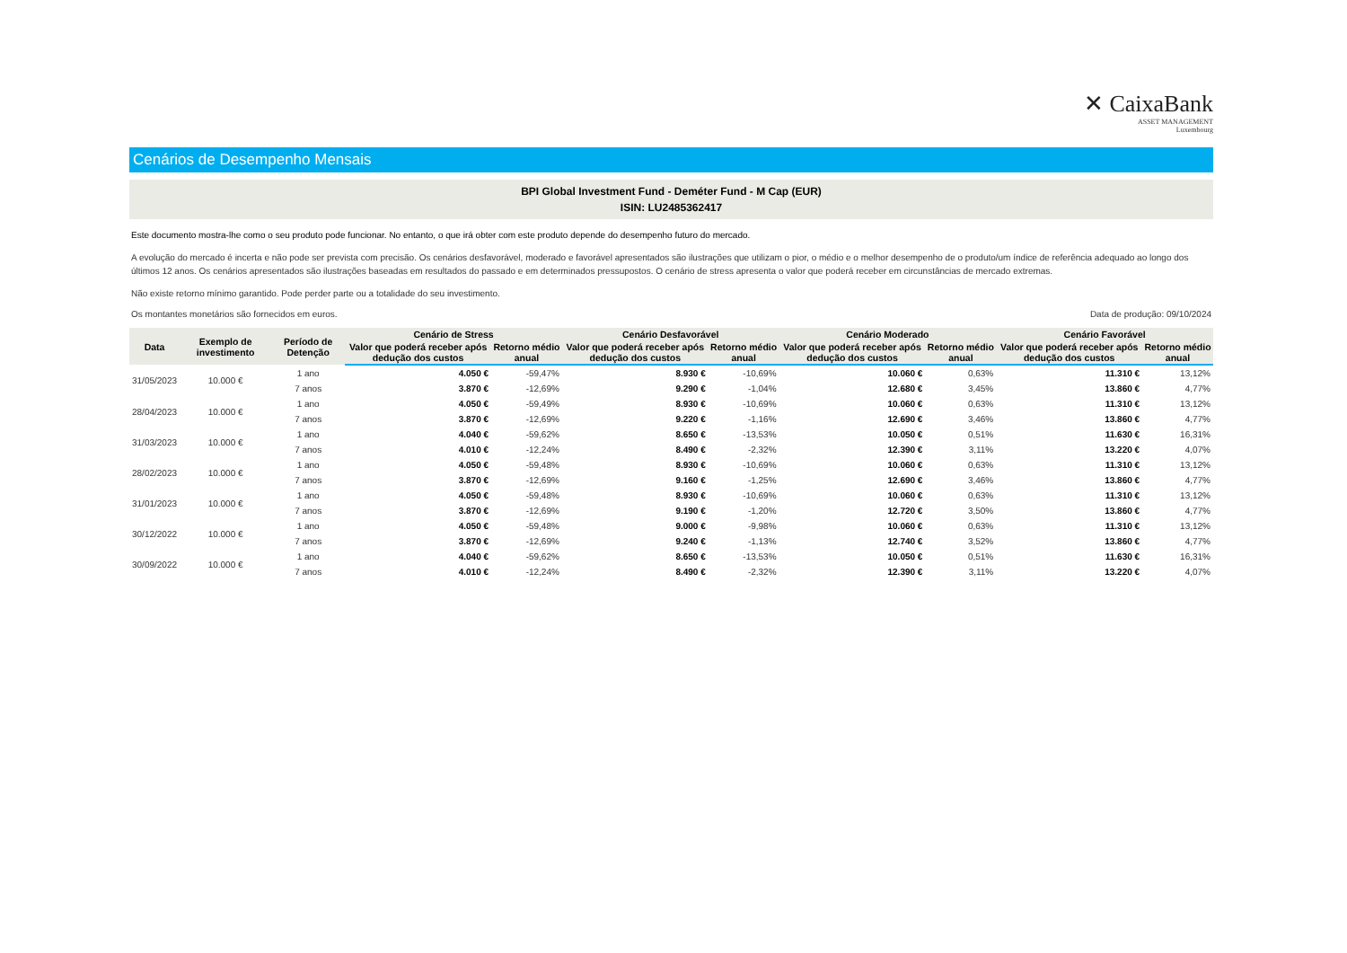✕ CaixaBank
ASSET MANAGEMENT
Luxembourg
Cenários de Desempenho Mensais
BPI Global Investment Fund - Deméter Fund - M Cap (EUR)
ISIN: LU2485362417
Este documento mostra-lhe como o seu produto pode funcionar. No entanto, o que irá obter com este produto depende do desempenho futuro do mercado.
A evolução do mercado é incerta e não pode ser prevista com precisão. Os cenários desfavorável, moderado e favorável apresentados são ilustrações que utilizam o pior, o médio e o melhor desempenho de o produto/um índice de referência adequado ao longo dos últimos 12 anos. Os cenários apresentados são ilustrações baseadas em resultados do passado e em determinados pressupostos. O cenário de stress apresenta o valor que poderá receber em circunstâncias de mercado extremas.
Não existe retorno mínimo garantido. Pode perder parte ou a totalidade do seu investimento.
Os montantes monetários são fornecidos em euros. Data de produção: 09/10/2024
| Data | Exemplo de investimento | Período de Detenção | Cenário de Stress | | Cenário Desfavorável | | Cenário Moderado | | Cenário Favorável | |
| --- | --- | --- | --- | --- | --- | --- | --- | --- | --- | --- |
| | | | Valor que poderá receber após dedução dos custos | Retorno médio anual | Valor que poderá receber após dedução dos custos | Retorno médio anual | Valor que poderá receber após dedução dos custos | Retorno médio anual | Valor que poderá receber após dedução dos custos | Retorno médio anual |
| 31/05/2023 | 10.000 € | 1 ano | 4.050 € | -59,47% | 8.930 € | -10,69% | 10.060 € | 0,63% | 11.310 € | 13,12% |
| | | 7 anos | 3.870 € | -12,69% | 9.290 € | -1,04% | 12.680 € | 3,45% | 13.860 € | 4,77% |
| 28/04/2023 | 10.000 € | 1 ano | 4.050 € | -59,49% | 8.930 € | -10,69% | 10.060 € | 0,63% | 11.310 € | 13,12% |
| | | 7 anos | 3.870 € | -12,69% | 9.220 € | -1,16% | 12.690 € | 3,46% | 13.860 € | 4,77% |
| 31/03/2023 | 10.000 € | 1 ano | 4.040 € | -59,62% | 8.650 € | -13,53% | 10.050 € | 0,51% | 11.630 € | 16,31% |
| | | 7 anos | 4.010 € | -12,24% | 8.490 € | -2,32% | 12.390 € | 3,11% | 13.220 € | 4,07% |
| 28/02/2023 | 10.000 € | 1 ano | 4.050 € | -59,48% | 8.930 € | -10,69% | 10.060 € | 0,63% | 11.310 € | 13,12% |
| | | 7 anos | 3.870 € | -12,69% | 9.160 € | -1,25% | 12.690 € | 3,46% | 13.860 € | 4,77% |
| 31/01/2023 | 10.000 € | 1 ano | 4.050 € | -59,48% | 8.930 € | -10,69% | 10.060 € | 0,63% | 11.310 € | 13,12% |
| | | 7 anos | 3.870 € | -12,69% | 9.190 € | -1,20% | 12.720 € | 3,50% | 13.860 € | 4,77% |
| 30/12/2022 | 10.000 € | 1 ano | 4.050 € | -59,48% | 9.000 € | -9,98% | 10.060 € | 0,63% | 11.310 € | 13,12% |
| | | 7 anos | 3.870 € | -12,69% | 9.240 € | -1,13% | 12.740 € | 3,52% | 13.860 € | 4,77% |
| 30/09/2022 | 10.000 € | 1 ano | 4.040 € | -59,62% | 8.650 € | -13,53% | 10.050 € | 0,51% | 11.630 € | 16,31% |
| | | 7 anos | 4.010 € | -12,24% | 8.490 € | -2,32% | 12.390 € | 3,11% | 13.220 € | 4,07% |